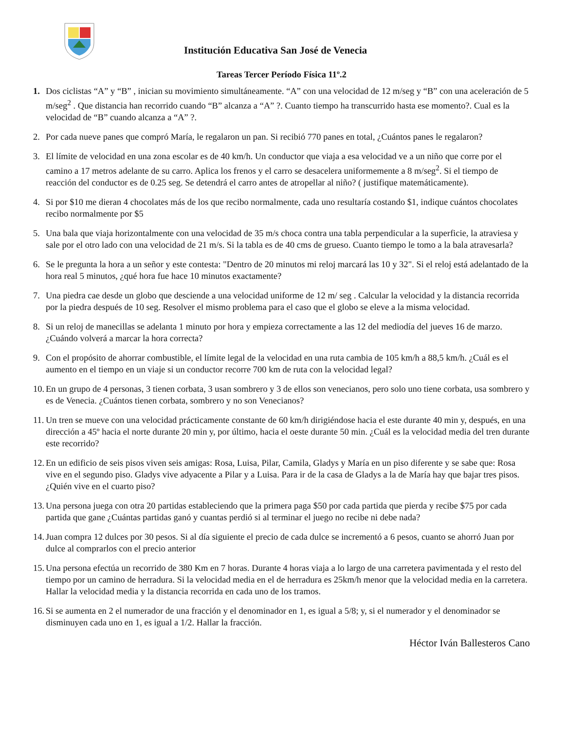Institución Educativa San José de Venecia
Tareas Tercer Período Física 11º.2
1. Dos ciclistas “A” y “B” , inician su movimiento simultáneamente. “A” con una velocidad de 12 m/seg y “B” con una aceleración de 5 m/seg<sup>2</sup> . Que distancia han recorrido cuando “B” alcanza a “A” ?. Cuanto tiempo ha transcurrido hasta ese momento?. Cual es la velocidad de “B” cuando alcanza a “A” ?.
2. Por cada nueve panes que compró María, le regalaron un pan. Si recibió 770 panes en total, ¿Cuántos panes le regalaron?
3. El límite de velocidad en una zona escolar es de 40 km/h. Un conductor que viaja a esa velocidad ve a un niño que corre por el camino a 17 metros adelante de su carro. Aplica los frenos y el carro se desacelera uniformemente a 8 m/seg<sup>2</sup>. Si el tiempo de reacción del conductor es de 0.25 seg. Se detendrá el carro antes de atropellar al niño? ( justifique matemáticamente).
4. Si por $10 me dieran 4 chocolates más de los que recibo normalmente, cada uno resultaría costando $1, indique cuántos chocolates recibo normalmente por $5
5. Una bala que viaja horizontalmente con una velocidad de 35 m/s choca contra una tabla perpendicular a la superficie, la atraviesa y sale por el otro lado con una velocidad de 21 m/s. Si la tabla es de 40 cms de grueso. Cuanto tiempo le tomo a la bala atravesarla?
6. Se le pregunta la hora a un señor y este contesta: "Dentro de 20 minutos mi reloj marcará las 10 y 32". Si el reloj está adelantado de la hora real 5 minutos, ¿qué hora fue hace 10 minutos exactamente?
7. Una piedra cae desde un globo que desciende a una velocidad uniforme de 12 m/ seg . Calcular la velocidad y la distancia recorrida por la piedra después de 10 seg. Resolver el mismo problema para el caso que el globo se eleve a la misma velocidad.
8. Si un reloj de manecillas se adelanta 1 minuto por hora y empieza correctamente a las 12 del mediodía del jueves 16 de marzo. ¿Cuándo volverá a marcar la hora correcta?
9. Con el propósito de ahorrar combustible, el límite legal de la velocidad en una ruta cambia de 105 km/h a 88,5 km/h. ¿Cuál es el aumento en el tiempo en un viaje si un conductor recorre 700 km de ruta con la velocidad legal?
10.
En un grupo de 4 personas, 3 tienen corbata, 3 usan sombrero y 3 de ellos son venecianos, pero solo uno tiene corbata, usa sombrero y es de Venecia. ¿Cuántos tienen corbata, sombrero y no son Venecianos?
11.
Un tren se mueve con una velocidad prácticamente constante de 60 km/h dirigiéndose hacia el este durante 40 min y, después, en una dirección a 45º hacia el norte durante 20 min y, por último, hacia el oeste durante 50 min. ¿Cuál es la velocidad media del tren durante este recorrido?
12.
En un edificio de seis pisos viven seis amigas: Rosa, Luisa, Pilar, Camila, Gladys y María en un piso diferente y se sabe que: Rosa vive en el segundo piso. Gladys vive adyacente a Pilar y a Luisa. Para ir de la casa de Gladys a la de María hay que bajar tres pisos. ¿Quién vive en el cuarto piso?
13.
Una persona juega con otra 20 partidas estableciendo que la primera paga $50 por cada partida que pierda y recibe $75 por cada partida que gane ¿Cuántas partidas ganó y cuantas perdió si al terminar el juego no recibe ni debe nada?
14.
Juan compra 12 dulces por 30 pesos. Si al día siguiente el precio de cada dulce se incrementó a 6 pesos, cuanto se ahorró Juan por dulce al comprarlos con el precio anterior
15.
Una persona efectúa un recorrido de 380 Km en 7 horas. Durante 4 horas viaja a lo largo de una carretera pavimentada y el resto del tiempo por un camino de herradura. Si la velocidad media en el de herradura es 25km/h menor que la velocidad media en la carretera. Hallar la velocidad media y la distancia recorrida en cada uno de los tramos.
16.
Si se aumenta en 2 el numerador de una fracción y el denominador en 1, es igual a 5/8; y, si el numerador y el denominador se disminuyen cada uno en 1, es igual a 1/2. Hallar la fracción.
Héctor Iván Ballesteros Cano